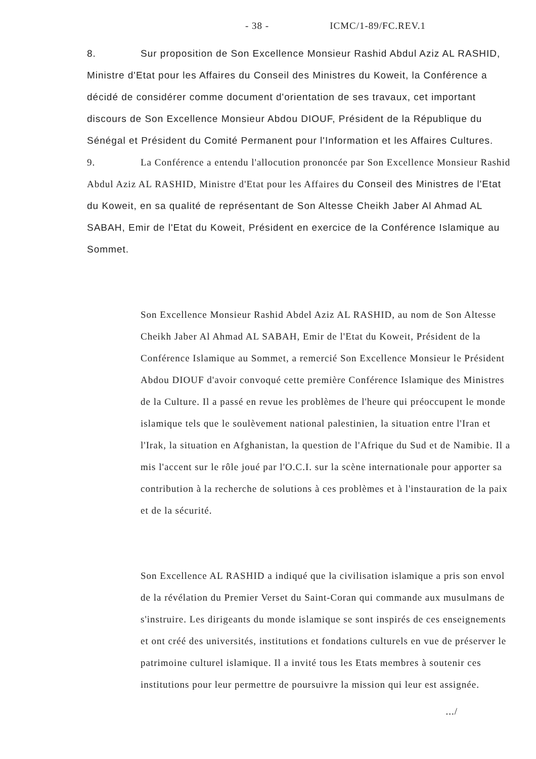- 38 - ICMC/1-89/FC.REV.1
8. Sur proposition de Son Excellence Monsieur Rashid Abdul Aziz AL RASHID, Ministre d'Etat pour les Affaires du Conseil des Ministres du Koweit, la Conférence a décidé de considérer comme document d'orientation de ses travaux, cet important discours de Son Excellence Monsieur Abdou DIOUF, Président de la République du Sénégal et Président du Comité Permanent pour l'Information et les Affaires Cultures.
9. La Conférence a entendu l'allocution prononcée par Son Excellence Monsieur Rashid Abdul Aziz AL RASHID, Ministre d'Etat pour les Affaires du Conseil des Ministres de l'Etat du Koweit, en sa qualité de représentant de Son Altesse Cheikh Jaber Al Ahmad AL SABAH, Emir de l'Etat du Koweit, Président en exercice de la Conférence Islamique au Sommet.
Son Excellence Monsieur Rashid Abdel Aziz AL RASHID, au nom de Son Altesse Cheikh Jaber Al Ahmad AL SABAH, Emir de l'Etat du Koweit, Président de la Conférence Islamique au Sommet, a remercié Son Excellence Monsieur le Président Abdou DIOUF d'avoir convoqué cette première Conférence Islamique des Ministres de la Culture. Il a passé en revue les problèmes de l'heure qui préoccupent le monde islamique tels que le soulèvement national palestinien, la situation entre l'Iran et l'Irak, la situation en Afghanistan, la question de l'Afrique du Sud et de Namibie. Il a mis l'accent sur le rôle joué par l'O.C.I. sur la scène internationale pour apporter sa contribution à la recherche de solutions à ces problèmes et à l'instauration de la paix et de la sécurité.
Son Excellence AL RASHID a indiqué que la civilisation islamique a pris son envol de la révélation du Premier Verset du Saint-Coran qui commande aux musulmans de s'instruire. Les dirigeants du monde islamique se sont inspirés de ces enseignements et ont créé des universités, institutions et fondations culturels en vue de préserver le patrimoine culturel islamique. Il a invité tous les Etats membres à soutenir ces institutions pour leur permettre de poursuivre la mission qui leur est assignée.
.../